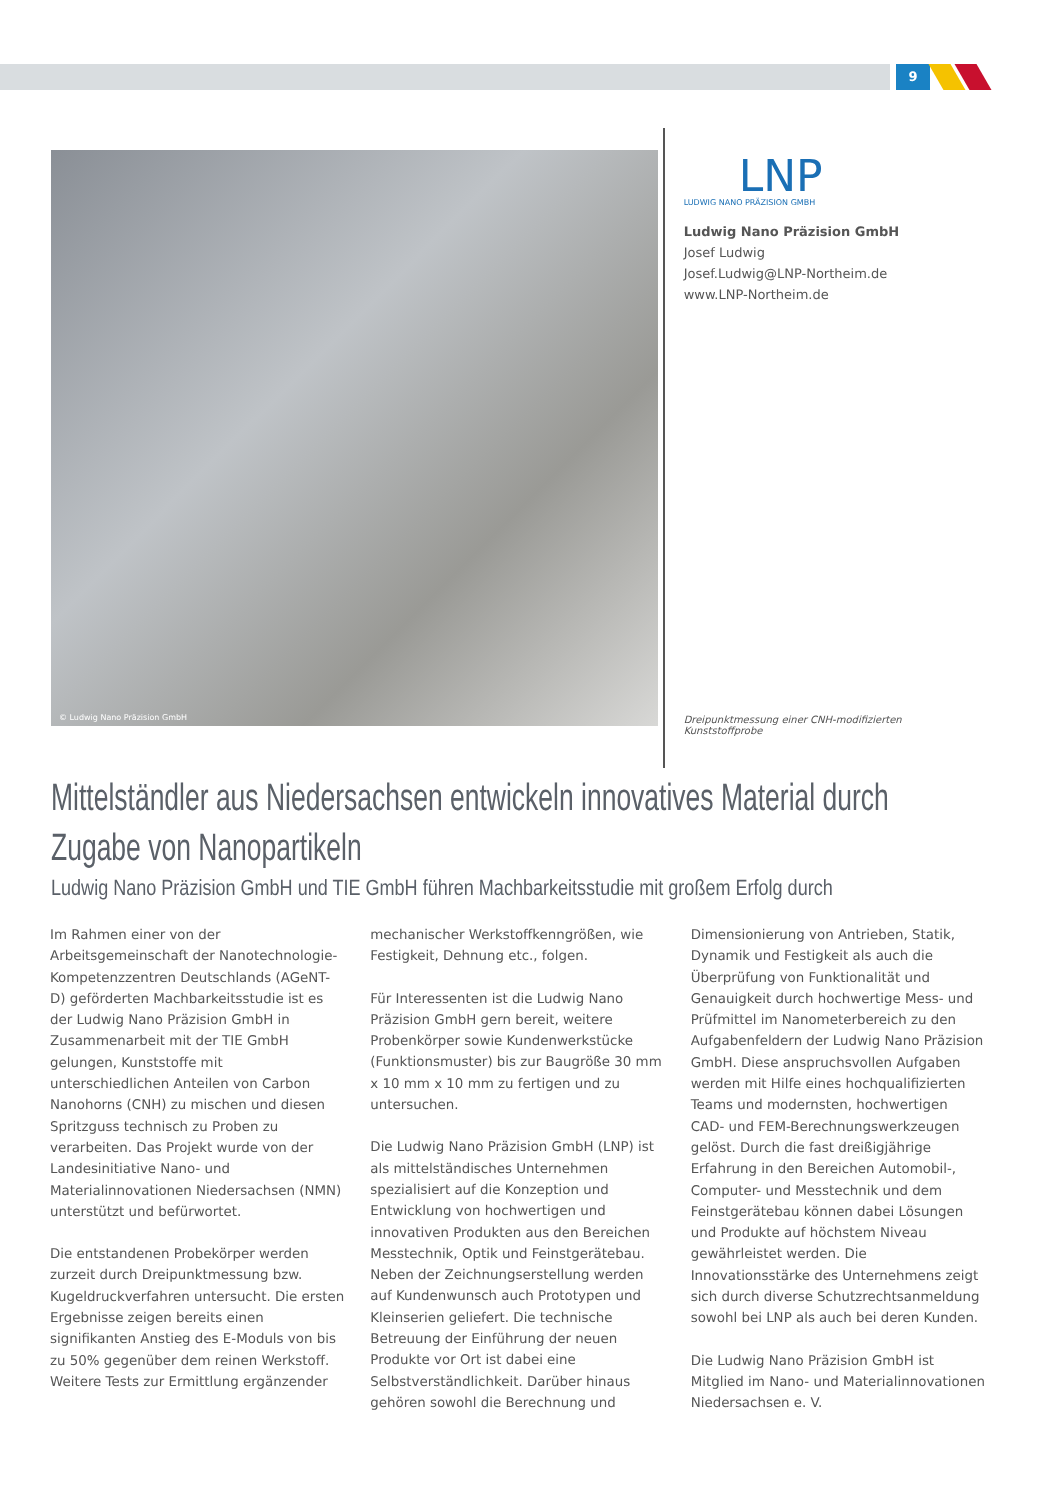9
© Ludwig Nano Präzision GmbH
LNP
LUDWIG NANO PRÄZISION GMBH
Ludwig Nano Präzision GmbH
Josef Ludwig
Josef.Ludwig@LNP-Northeim.de
www.LNP-Northeim.de
Dreipunktmessung einer CNH-modifizierten Kunststoffprobe
Mittelständler aus Niedersachsen entwickeln innovatives Material durch Zugabe von Nanopartikeln
Ludwig Nano Präzision GmbH und TIE GmbH führen Machbarkeitsstudie mit großem Erfolg durch
Im Rahmen einer von der Arbeitsgemeinschaft der Nanotechnologie-Kompetenzzentren Deutschlands (AGeNT-D) geförderten Machbarkeitsstudie ist es der Ludwig Nano Präzision GmbH in Zusammenarbeit mit der TIE GmbH gelungen, Kunststoffe mit unterschiedlichen Anteilen von Carbon Nanohorns (CNH) zu mischen und diesen Spritzguss technisch zu Proben zu verarbeiten. Das Projekt wurde von der Landesinitiative Nano- und Materialinnovationen Niedersachsen (NMN) unterstützt und befürwortet.
Die entstandenen Probekörper werden zurzeit durch Dreipunktmessung bzw. Kugeldruckverfahren untersucht. Die ersten Ergebnisse zeigen bereits einen signifikanten Anstieg des E-Moduls von bis zu 50% gegenüber dem reinen Werkstoff. Weitere Tests zur Ermittlung ergänzender mechanischer Werkstoffkenngrößen, wie Festigkeit, Dehnung etc., folgen.
Für Interessenten ist die Ludwig Nano Präzision GmbH gern bereit, weitere Probenkörper sowie Kundenwerkstücke (Funktionsmuster) bis zur Baugröße 30 mm x 10 mm x 10 mm zu fertigen und zu untersuchen.
Die Ludwig Nano Präzision GmbH (LNP) ist als mittelständisches Unternehmen spezialisiert auf die Konzeption und Entwicklung von hochwertigen und innovativen Produkten aus den Bereichen Messtechnik, Optik und Feinstgerätebau. Neben der Zeichnungserstellung werden auf Kundenwunsch auch Prototypen und Kleinserien geliefert. Die technische Betreuung der Einführung der neuen Produkte vor Ort ist dabei eine Selbstverständlichkeit. Darüber hinaus gehören sowohl die Berechnung und Dimensionierung von Antrieben, Statik, Dynamik und Festigkeit als auch die Überprüfung von Funktionalität und Genauigkeit durch hochwertige Mess- und Prüfmittel im Nanometerbereich zu den Aufgabenfeldern der Ludwig Nano Präzision GmbH. Diese anspruchsvollen Aufgaben werden mit Hilfe eines hochqualifizierten Teams und modernsten, hochwertigen CAD- und FEM-Berechnungswerkzeugen gelöst. Durch die fast dreißigjährige Erfahrung in den Bereichen Automobil-, Computer- und Messtechnik und dem Feinstgerätebau können dabei Lösungen und Produkte auf höchstem Niveau gewährleistet werden. Die Innovationsstärke des Unternehmens zeigt sich durch diverse Schutzrechtsanmeldung sowohl bei LNP als auch bei deren Kunden.
Die Ludwig Nano Präzision GmbH ist Mitglied im Nano- und Materialinnovationen Niedersachsen e. V.